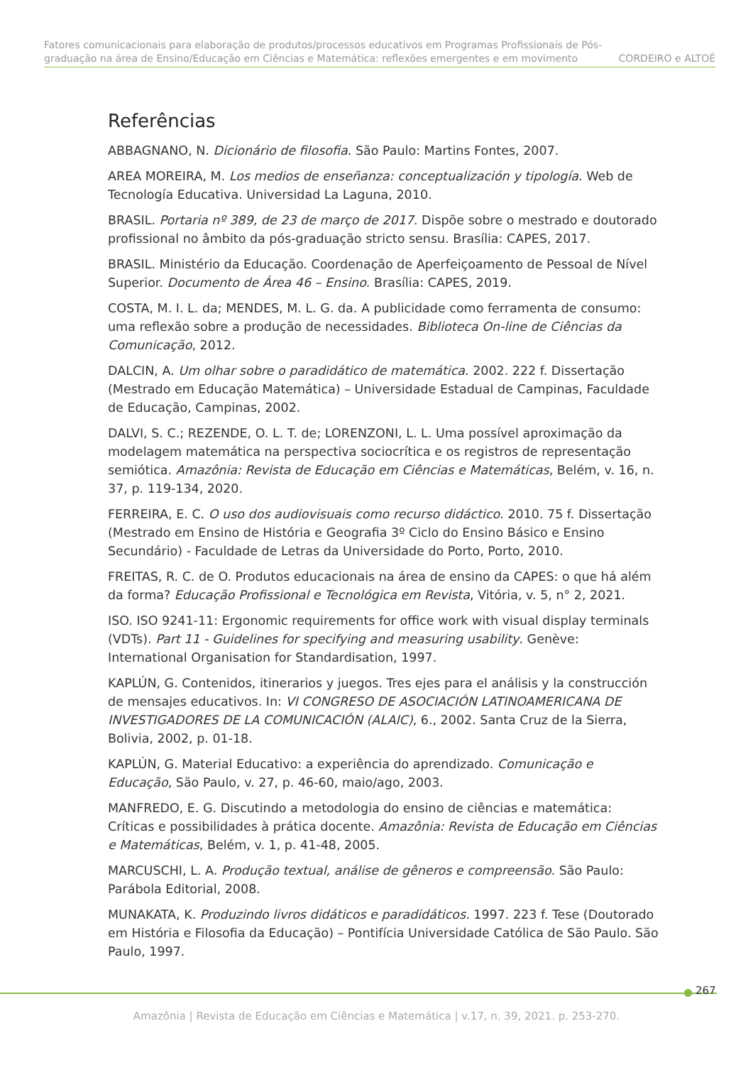Fatores comunicacionais para elaboração de produtos/processos educativos em Programas Profissionais de Pós-
graduação na área de Ensino/Educação em Ciências e Matemática: reflexões emergentes e em movimento CORDEIRO e ALTOÈ
Referências
ABBAGNANO, N. Dicionário de filosofia. São Paulo: Martins Fontes, 2007.
AREA MOREIRA, M. Los medios de enseñanza: conceptualización y tipología. Web de Tecnología Educativa. Universidad La Laguna, 2010.
BRASIL. Portaria nº 389, de 23 de março de 2017. Dispõe sobre o mestrado e doutorado profissional no âmbito da pós-graduação stricto sensu. Brasília: CAPES, 2017.
BRASIL. Ministério da Educação. Coordenação de Aperfeiçoamento de Pessoal de Nível Superior. Documento de Área 46 – Ensino. Brasília: CAPES, 2019.
COSTA, M. I. L. da; MENDES, M. L. G. da. A publicidade como ferramenta de consumo: uma reflexão sobre a produção de necessidades. Biblioteca On-line de Ciências da Comunicação, 2012.
DALCIN, A. Um olhar sobre o paradidático de matemática. 2002. 222 f. Dissertação (Mestrado em Educação Matemática) – Universidade Estadual de Campinas, Faculdade de Educação, Campinas, 2002.
DALVI, S. C.; REZENDE, O. L. T. de; LORENZONI, L. L. Uma possível aproximação da modelagem matemática na perspectiva sociocrítica e os registros de representação semiótica. Amazônia: Revista de Educação em Ciências e Matemáticas, Belém, v. 16, n. 37, p. 119-134, 2020.
FERREIRA, E. C. O uso dos audiovisuais como recurso didáctico. 2010. 75 f. Dissertação (Mestrado em Ensino de História e Geografia 3º Ciclo do Ensino Básico e Ensino Secundário) - Faculdade de Letras da Universidade do Porto, Porto, 2010.
FREITAS, R. C. de O. Produtos educacionais na área de ensino da CAPES: o que há além da forma? Educação Profissional e Tecnológica em Revista, Vitória, v. 5, n° 2, 2021.
ISO. ISO 9241-11: Ergonomic requirements for office work with visual display terminals (VDTs). Part 11 - Guidelines for specifying and measuring usability. Genève: International Organisation for Standardisation, 1997.
KAPLÚN, G. Contenidos, itinerarios y juegos. Tres ejes para el análisis y la construcción de mensajes educativos. In: VI CONGRESO DE ASOCIACIÓN LATINOAMERICANA DE INVESTIGADORES DE LA COMUNICACIÓN (ALAIC), 6., 2002. Santa Cruz de la Sierra, Bolivia, 2002, p. 01-18.
KAPLÚN, G. Material Educativo: a experiência do aprendizado. Comunicação e Educação, São Paulo, v. 27, p. 46-60, maio/ago, 2003.
MANFREDO, E. G. Discutindo a metodologia do ensino de ciências e matemática: Críticas e possibilidades à prática docente. Amazônia: Revista de Educação em Ciências e Matemáticas, Belém, v. 1, p. 41-48, 2005.
MARCUSCHI, L. A. Produção textual, análise de gêneros e compreensão. São Paulo: Parábola Editorial, 2008.
MUNAKATA, K. Produzindo livros didáticos e paradidáticos. 1997. 223 f. Tese (Doutorado em História e Filosofia da Educação) – Pontifícia Universidade Católica de São Paulo. São Paulo, 1997.
267
Amazônia | Revista de Educação em Ciências e Matemática | v.17, n. 39, 2021. p. 253-270.